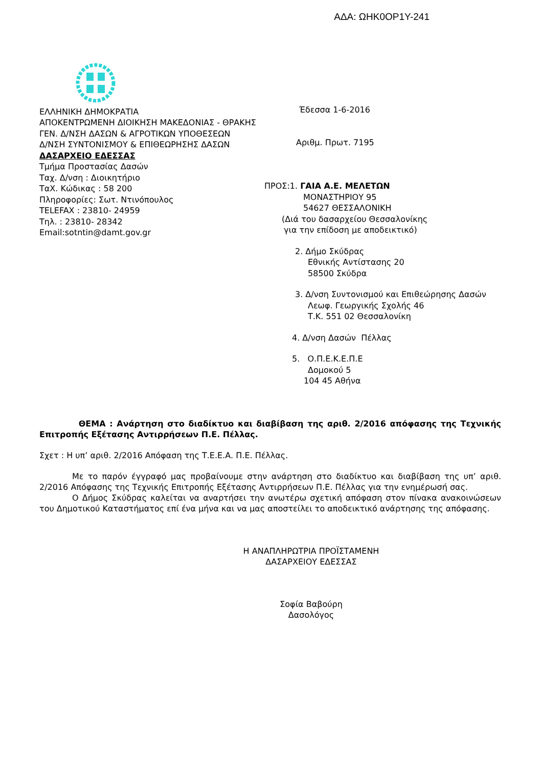ΑΔΑ: ΩΗΚ0ΟΡ1Υ-241
ΕΛΛΗΝΙΚΗ ΔΗΜΟΚΡΑΤΙΑ
ΑΠΟΚΕΝΤΡΩΜΕΝΗ ΔΙΟΙΚΗΣΗ ΜΑΚΕΔΟΝΙΑΣ - ΘΡΑΚΗΣ
ΓΕΝ. Δ/ΝΣΗ ΔΑΣΩΝ & ΑΓΡΟΤΙΚΩΝ ΥΠΟΘΕΣΕΩΝ
Δ/ΝΣΗ ΣΥΝΤΟΝΙΣΜΟΥ & ΕΠΙΘΕΩΡΗΣΗΣ ΔΑΣΩΝ
ΔΑΣΑΡΧΕΙΟ ΕΔΕΣΣΑΣ
Τμήμα Προστασίας Δασών
Ταχ. Δ/νση : Διοικητήριο
ΤαΧ. Κώδικας : 58 200
Πληροφορίες: Σωτ. Ντινόπουλος
TELEFAX : 23810- 24959
Τηλ. : 23810- 28342
Email:sotntin@damt.gov.gr
Έδεσσα 1-6-2016
Αριθμ. Πρωτ. 7195
ΠΡΟΣ:1. ΓΑΙΑ Α.Ε. ΜΕΛΕΤΩΝ
ΜΟΝΑΣΤΗΡΙΟΥ 95
54627 ΘΕΣΣΑΛΟΝΙΚΗ
(Διά του δασαρχείου Θεσσαλονίκης
για την επίδοση με αποδεικτικό)
2. Δήμο Σκύδρας
Εθνικής Αντίστασης 20
58500 Σκύδρα
3. Δ/νση Συντονισμού και Επιθεώρησης Δασών
Λεωφ. Γεωργικής Σχολής 46
Τ.Κ. 551 02 Θεσσαλονίκη
4. Δ/νση Δασών Πέλλας
5. Ο.Π.Ε.Κ.Ε.Π.Ε
Δομοκού 5
104 45 Αθήνα
ΘΕΜΑ : Ανάρτηση στο διαδίκτυο και διαβίβαση της αριθ. 2/2016 απόφασης της Τεχνικής Επιτροπής Εξέτασης Αντιρρήσεων Π.Ε. Πέλλας.
Σχετ : Η υπ’ αριθ. 2/2016 Απόφαση της Τ.Ε.Ε.Α. Π.Ε. Πέλλας.
Με το παρόν έγγραφό μας προβαίνουμε στην ανάρτηση στο διαδίκτυο και διαβίβαση της υπ’ αριθ. 2/2016 Απόφασης της Τεχνικής Επιτροπής Εξέτασης Αντιρρήσεων Π.Ε. Πέλλας για την ενημέρωσή σας.
Ο Δήμος Σκύδρας καλείται να αναρτήσει την ανωτέρω σχετική απόφαση στον πίνακα ανακοινώσεων του Δημοτικού Καταστήματος επί ένα μήνα και να μας αποστείλει το αποδεικτικό ανάρτησης της απόφασης.
Η ΑΝΑΠΛΗΡΩΤΡΙΑ ΠΡΟΪΣΤΑΜΕΝΗ
ΔΑΣΑΡΧΕΙΟΥ ΕΔΕΣΣΑΣ
Σοφία Βαβούρη
Δασολόγος